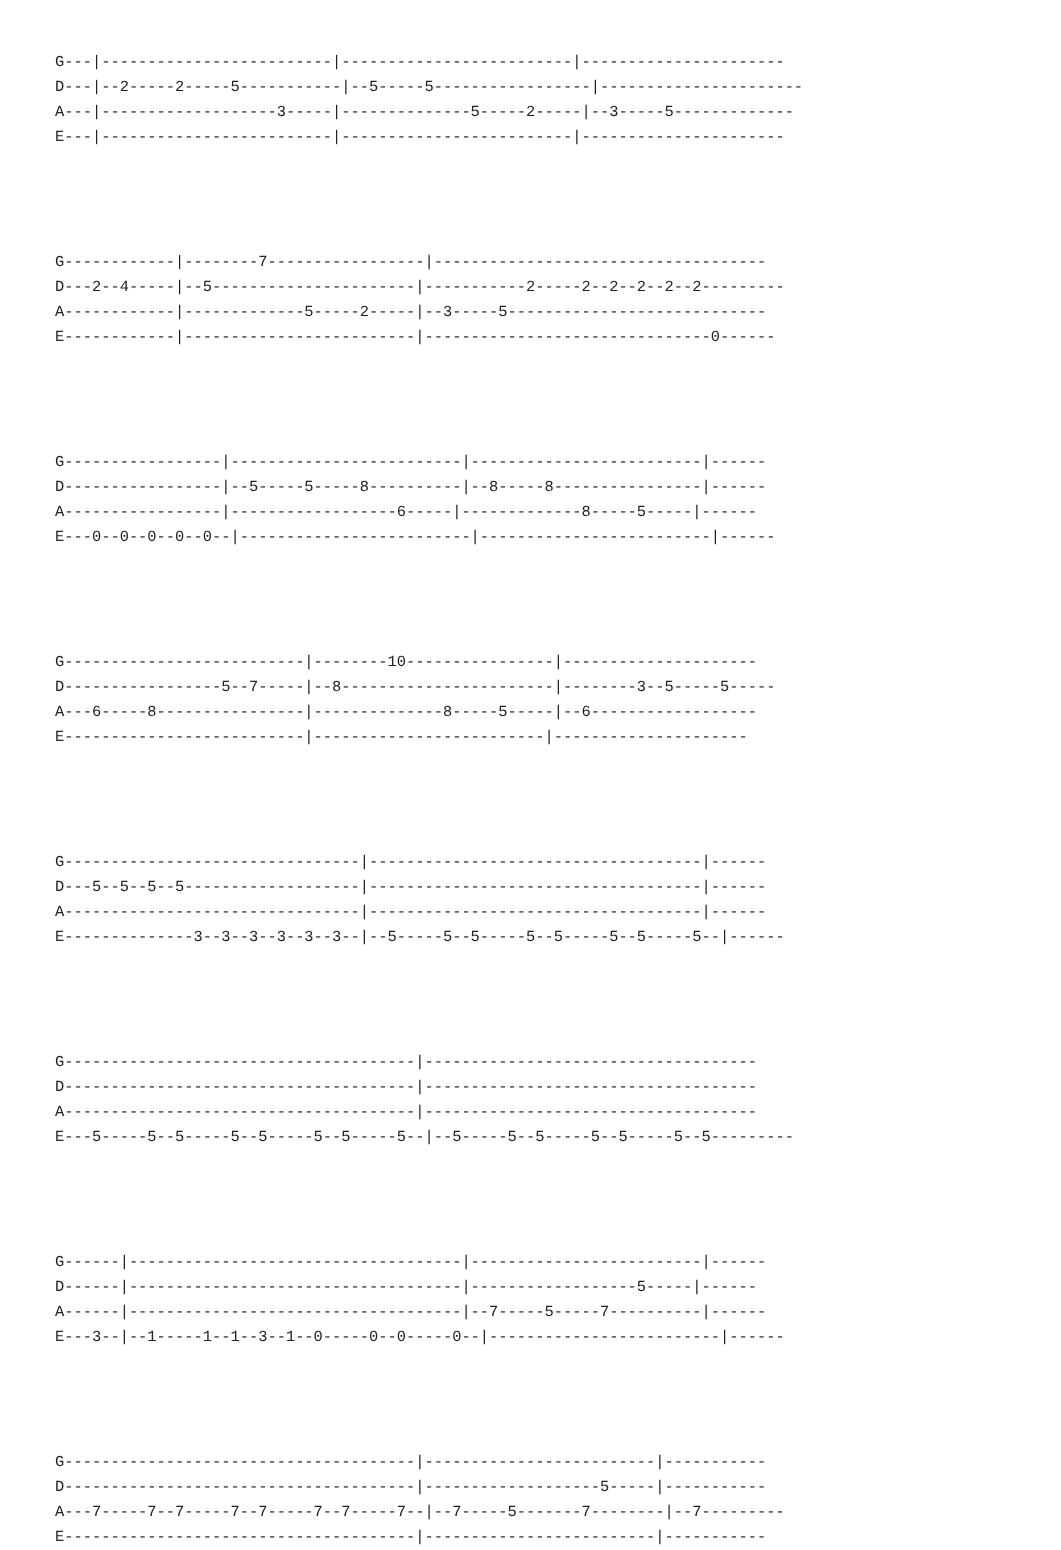G---|-------------------------|-------------------------|----------------------
D---|--2-----2-----5-----------|--5-----5-----------------|----------------------
A---|-------------------3-----|--------------5-----2-----|--3-----5-------------
E---|-------------------------|-------------------------|----------------------




G------------|--------7-----------------|------------------------------------
D---2--4-----|--5----------------------|-----------2-----2--2--2--2--2---------
A------------|-------------5-----2-----|--3-----5----------------------------
E------------|-------------------------|-------------------------------0------




G-----------------|-------------------------|-------------------------|------
D-----------------|--5-----5-----8----------|--8-----8----------------|------
A-----------------|------------------6-----|-------------8-----5-----|------
E---0--0--0--0--0--|-------------------------|-------------------------|------




G--------------------------|--------10----------------|---------------------
D-----------------5--7-----|--8-----------------------|--------3--5-----5-----
A---6-----8----------------|--------------8-----5-----|--6------------------
E--------------------------|-------------------------|---------------------




G--------------------------------|------------------------------------|------
D---5--5--5--5-------------------|------------------------------------|------
A--------------------------------|------------------------------------|------
E--------------3--3--3--3--3--3--|--5-----5--5-----5--5-----5--5-----5--|------




G--------------------------------------|------------------------------------
D--------------------------------------|------------------------------------
A--------------------------------------|------------------------------------
E---5-----5--5-----5--5-----5--5-----5--|--5-----5--5-----5--5-----5--5---------




G------|------------------------------------|-------------------------|------
D------|------------------------------------|------------------5-----|------
A------|------------------------------------|--7-----5-----7----------|------
E---3--|--1-----1--1--3--1--0-----0--0-----0--|-------------------------|------




G--------------------------------------|-------------------------|-----------
D--------------------------------------|-------------------5-----|-----------
A---7-----7--7-----7--7-----7--7-----7--|--7-----5-------7--------|--7---------
E--------------------------------------|-------------------------|-----------